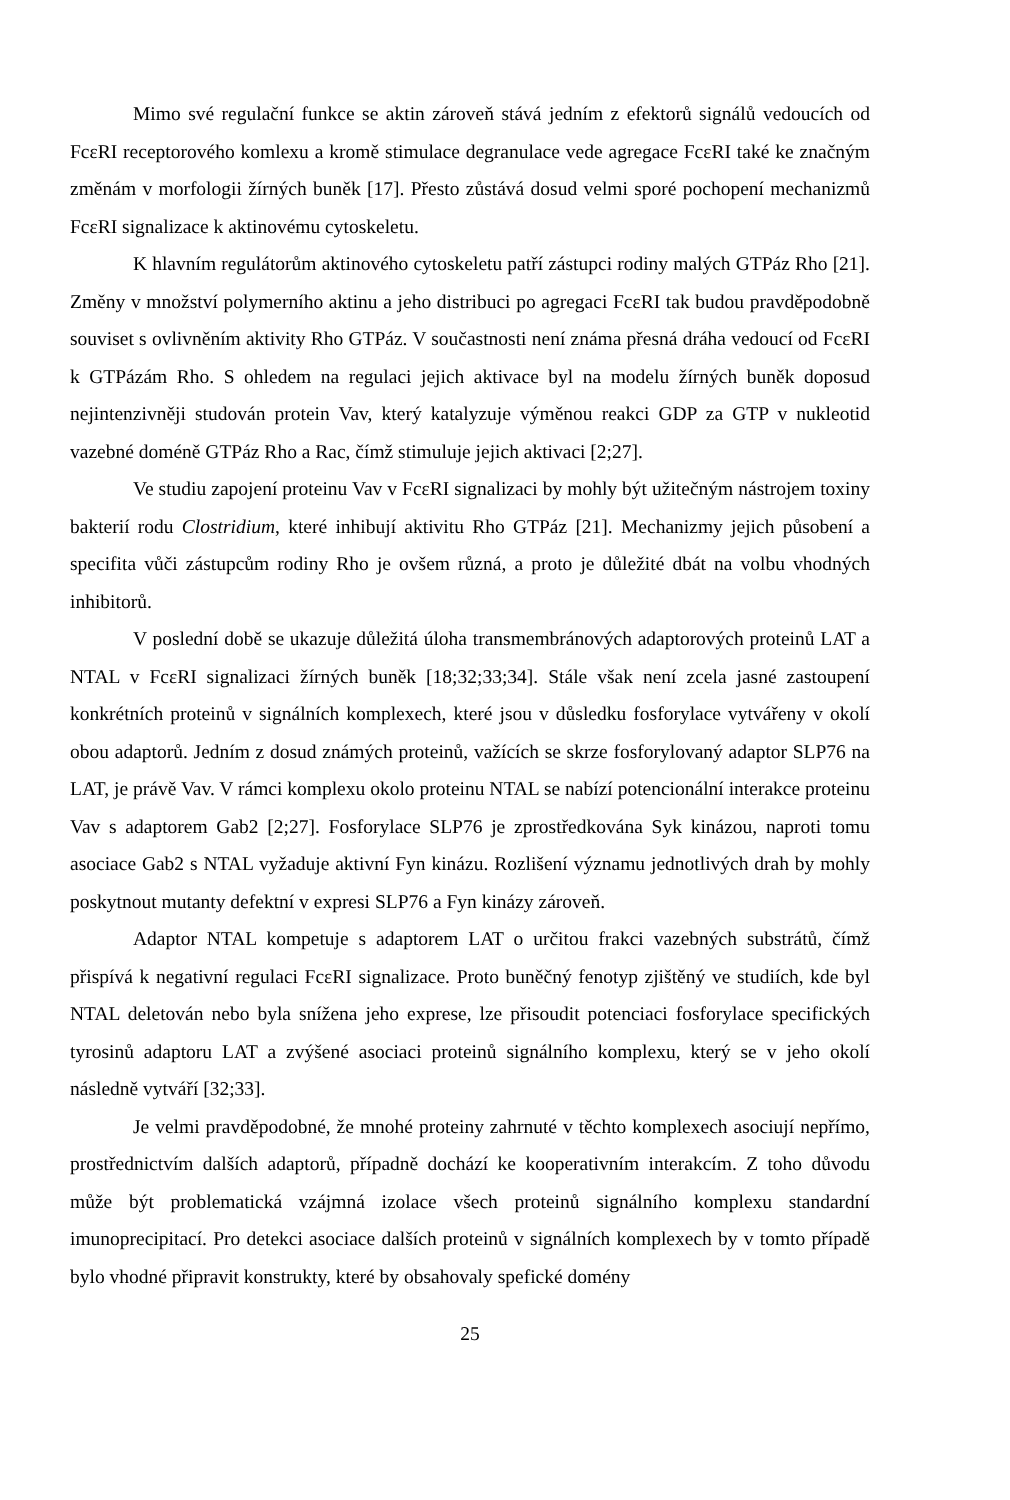Mimo své regulační funkce se aktin zároveň stává jedním z efektorů signálů vedoucích od FcεRI receptorového komlexu a kromě stimulace degranulace vede agregace FcεRI také ke značným změnám v morfologii žírných buněk [17]. Přesto zůstává dosud velmi sporé pochopení mechanizmů FcεRI signalizace k aktinovému cytoskeletu.
K hlavním regulátorům aktinového cytoskeletu patří zástupci rodiny malých GTPáz Rho [21]. Změny v množství polymerního aktinu a jeho distribuci po agregaci FcεRI tak budou pravděpodobně souviset s ovlivněním aktivity Rho GTPáz. V součastnosti není známa přesná dráha vedoucí od FcεRI k GTPázám Rho. S ohledem na regulaci jejich aktivace byl na modelu žírných buněk doposud nejintenzivněji studován protein Vav, který katalyzuje výměnou reakci GDP za GTP v nukleotid vazebné doméně GTPáz Rho a Rac, čímž stimuluje jejich aktivaci [2;27].
Ve studiu zapojení proteinu Vav v FcεRI signalizaci by mohly být užitečným nástrojem toxiny bakterií rodu Clostridium, které inhibují aktivitu Rho GTPáz [21]. Mechanizmy jejich působení a specifita vůči zástupcům rodiny Rho je ovšem různá, a proto je důležité dbát na volbu vhodných inhibitorů.
V poslední době se ukazuje důležitá úloha transmembránových adaptorových proteinů LAT a NTAL v FcεRI signalizaci žírných buněk [18;32;33;34]. Stále však není zcela jasné zastoupení konkrétních proteinů v signálních komplexech, které jsou v důsledku fosforylace vytvářeny v okolí obou adaptorů. Jedním z dosud známých proteinů, važících se skrze fosforylovaný adaptor SLP76 na LAT, je právě Vav. V rámci komplexu okolo proteinu NTAL se nabízí potencionální interakce proteinu Vav s adaptorem Gab2 [2;27]. Fosforylace SLP76 je zprostředkována Syk kinázou, naproti tomu asociace Gab2 s NTAL vyžaduje aktivní Fyn kinázu. Rozlišení významu jednotlivých drah by mohly poskytnout mutanty defektní v expresi SLP76 a Fyn kinázy zároveň.
Adaptor NTAL kompetuje s adaptorem LAT o určitou frakci vazebných substrátů, čímž přispívá k negativní regulaci FcεRI signalizace. Proto buněčný fenotyp zjištěný ve studiích, kde byl NTAL deletován nebo byla snížena jeho exprese, lze přisoudit potenciaci fosforylace specifických tyrosinů adaptoru LAT a zvýšené asociaci proteinů signálního komplexu, který se v jeho okolí následně vytváří [32;33].
Je velmi pravděpodobné, že mnohé proteiny zahrnuté v těchto komplexech asociují nepřímo, prostřednictvím dalších adaptorů, případně dochází ke kooperativním interakcím. Z toho důvodu může být problematická vzájmná izolace všech proteinů signálního komplexu standardní imunoprecipitací. Pro detekci asociace dalších proteinů v signálních komplexech by v tomto případě bylo vhodné připravit konstrukty, které by obsahovaly spefické domény
25